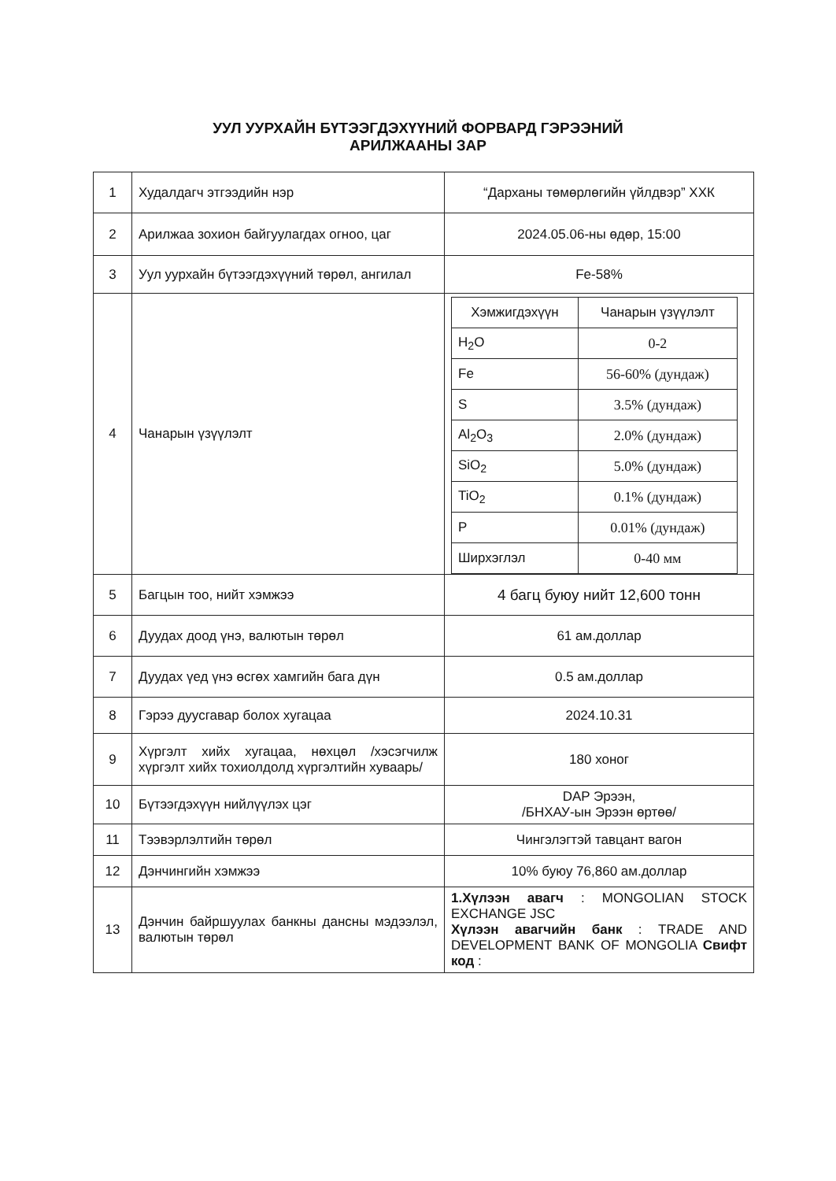УУЛ УУРХАЙН БҮТЭЭГДЭХҮҮНИЙ ФОРВАРД ГЭРЭЭНИЙ
АРИЛЖААНЫ ЗАР
| 1 | Худалдагч этгээдийн нэр | “Дарханы төмөрлөгийн үйлдвэр” ХХК |
| 2 | Арилжаа зохион байгуулагдах огноо, цаг | 2024.05.06-ны өдөр, 15:00 |
| 3 | Уул уурхайн бүтээгдэхүүний төрөл, ангилал | Fe-58% |
| 4 | Чанарын үзүүлэлт | / Хэмжигдэхүүн / Чанарын үзүүлэлт / / H<sub>2</sub>O / 0-2 / / Fe / 56-60% (дундаж) / / S / 3.5% (дундаж) / / Al<sub>2</sub>O<sub>3</sub> / 2.0% (дундаж) / / SiO<sub>2</sub> / 5.0% (дундаж) / / TiO<sub>2</sub> / 0.1% (дундаж) / / P / 0.01% (дундаж) / / Ширхэглэл / 0-40 мм / |
| 5 | Багцын тоо, нийт хэмжээ | 4 багц буюу нийт 12,600 тонн |
| 6 | Дуудах доод үнэ, валютын төрөл | 61 ам.доллар |
| 7 | Дуудах үед үнэ өсгөх хамгийн бага дүн | 0.5 ам.доллар |
| 8 | Гэрээ дуусгавар болох хугацаа | 2024.10.31 |
| 9 | Хүргэлт хийх хугацаа, нөхцөл /хэсэгчилж хүргэлт хийх тохиолдолд хүргэлтийн хуваарь/ | 180 хоног |
| 10 | Бүтээгдэхүүн нийлүүлэх цэг | DAP Эрээн, /БНХАУ-ын Эрээн өртөө/ |
| 11 | Тээвэрлэлтийн төрөл | Чингэлэгтэй тавцант вагон |
| 12 | Дэнчингийн хэмжээ | 10% буюу 76,860 ам.доллар |
| 13 | Дэнчин байршуулах банкны дансны мэдээлэл, валютын төрөл | 1.Хүлээн авагч : MONGOLIAN STOCK EXCHANGE JSC Хүлээн авагчийн банк : TRADE AND DEVELOPMENT BANK OF MONGOLIA Свифт код : |